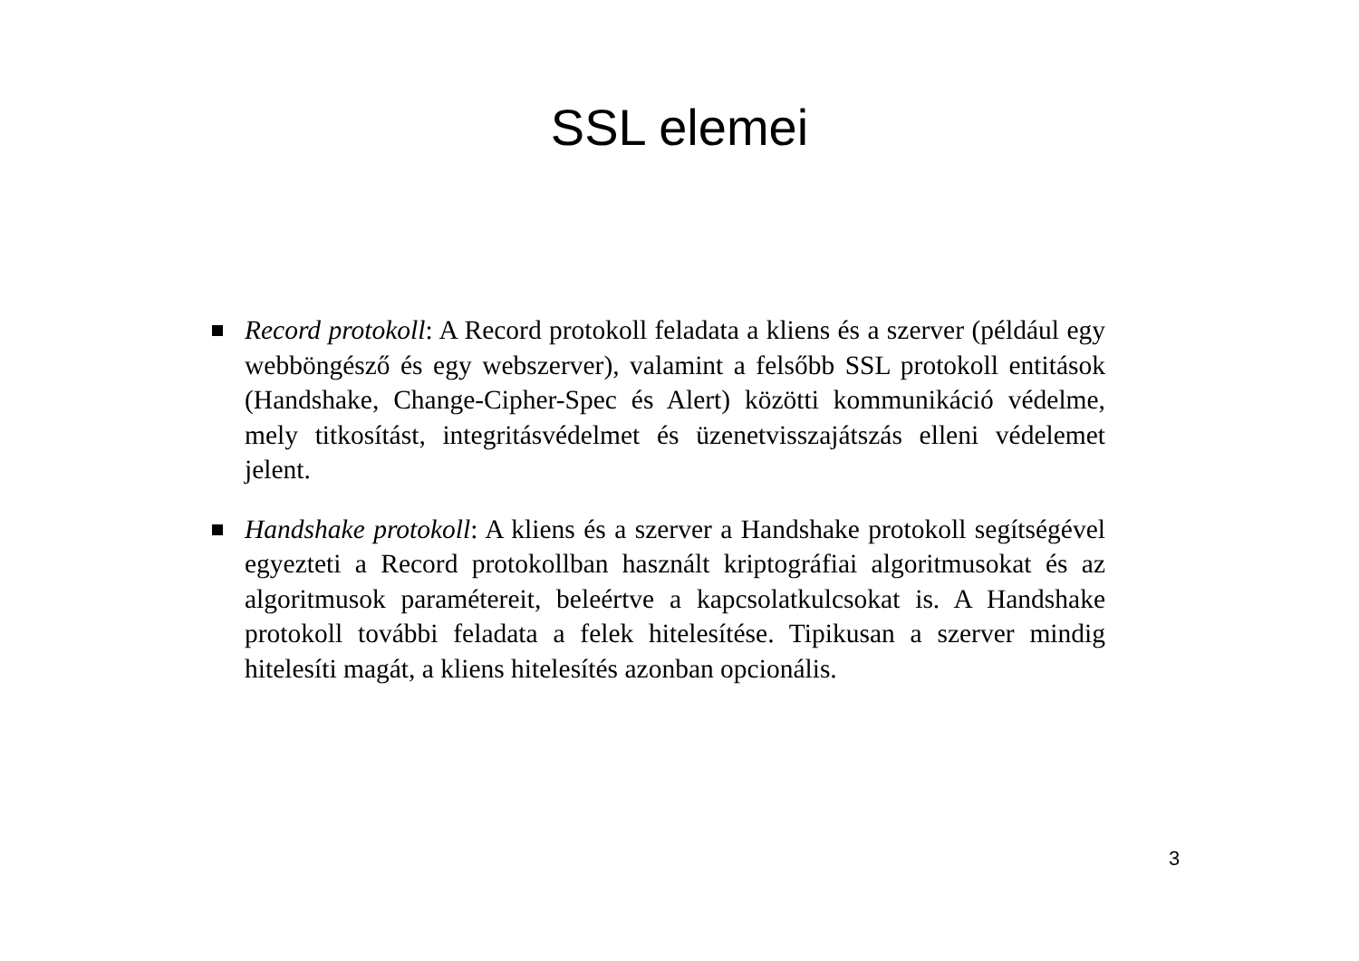SSL elemei
Record protokoll: A Record protokoll feladata a kliens és a szerver (például egy webböngésző és egy webszerver), valamint a felsőbb SSL protokoll entitások (Handshake, Change-Cipher-Spec és Alert) közötti kommunikáció védelme, mely titkosítást, integritásvédelmet és üzenetvisszajátszás elleni védelemet jelent.
Handshake protokoll: A kliens és a szerver a Handshake protokoll segítségével egyezteti a Record protokollban használt kriptográfiai algoritmusokat és az algoritmusok paramétereit, beleértve a kapcsolatkulcsokat is. A Handshake protokoll további feladata a felek hitelesítése. Tipikusan a szerver mindig hitelesíti magát, a kliens hitelesítés azonban opcionális.
3